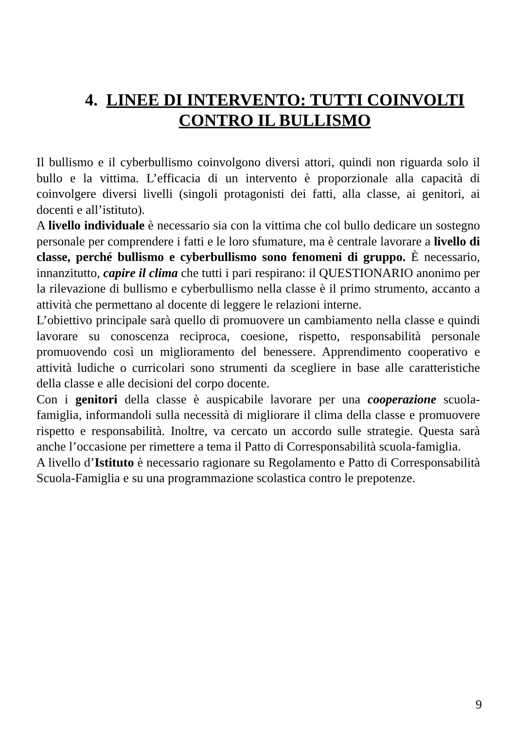4. LINEE DI INTERVENTO: TUTTI COINVOLTI CONTRO IL BULLISMO
Il bullismo e il cyberbullismo coinvolgono diversi attori, quindi non riguarda solo il bullo e la vittima. L’efficacia di un intervento è proporzionale alla capacità di coinvolgere diversi livelli (singoli protagonisti dei fatti, alla classe, ai genitori, ai docenti e all’istituto).
A livello individuale è necessario sia con la vittima che col bullo dedicare un sostegno personale per comprendere i fatti e le loro sfumature, ma è centrale lavorare a livello di classe, perché bullismo e cyberbullismo sono fenomeni di gruppo. È necessario, innanzitutto, capire il clima che tutti i pari respirano: il QUESTIONARIO anonimo per la rilevazione di bullismo e cyberbullismo nella classe è il primo strumento, accanto a attività che permettano al docente di leggere le relazioni interne.
L’obiettivo principale sarà quello di promuovere un cambiamento nella classe e quindi lavorare su conoscenza reciproca, coesione, rispetto, responsabilità personale promuovendo così un miglioramento del benessere. Apprendimento cooperativo e attività ludiche o curricolari sono strumenti da scegliere in base alle caratteristiche della classe e alle decisioni del corpo docente.
Con i genitori della classe è auspicabile lavorare per una cooperazione scuola-famiglia, informandoli sulla necessità di migliorare il clima della classe e promuovere rispetto e responsabilità. Inoltre, va cercato un accordo sulle strategie. Questa sarà anche l’occasione per rimettere a tema il Patto di Corresponsabilità scuola-famiglia.
A livello d’Istituto è necessario ragionare su Regolamento e Patto di Corresponsabilità Scuola-Famiglia e su una programmazione scolastica contro le prepotenze.
9